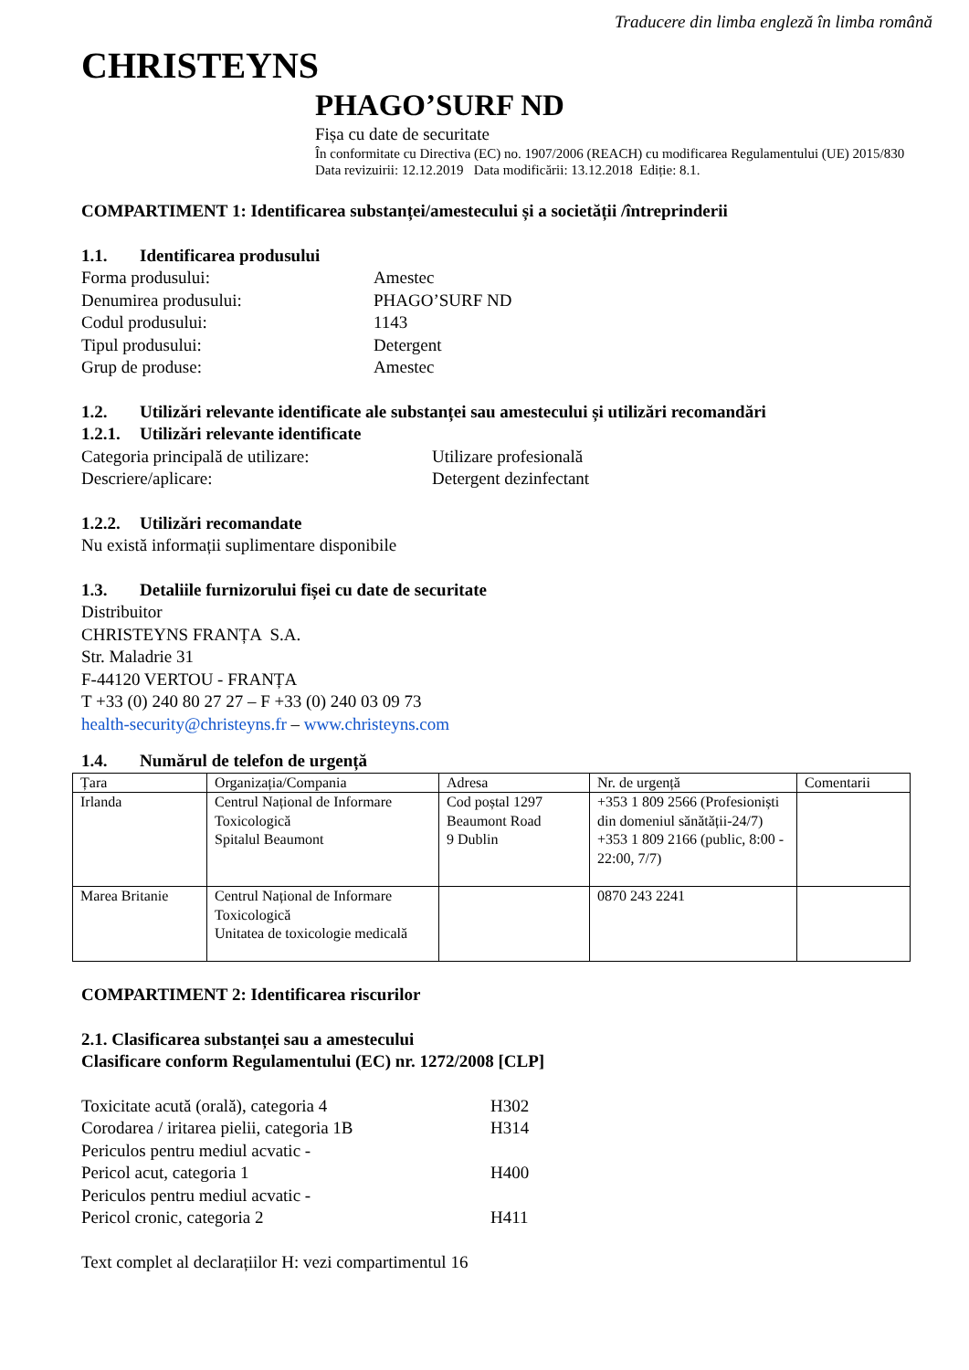Traducere din limba engleză în limba română
CHRISTEYNS
PHAGO’SURF ND
Fișa cu date de securitate
În conformitate cu Directiva (EC) no. 1907/2006 (REACH) cu modificarea Regulamentului (UE) 2015/830
Data revizuirii: 12.12.2019 Data modificării: 13.12.2018 Ediție: 8.1.
COMPARTIMENT 1: Identificarea substanței/amestecului și a societății /întreprinderii
1.1. Identificarea produsului
Forma produsului: Amestec
Denumirea produsului: PHAGO’SURF ND
Codul produsului: 1143
Tipul produsului: Detergent
Grup de produse: Amestec
1.2. Utilizări relevante identificate ale substanței sau amestecului și utilizări recomandări
1.2.1. Utilizări relevante identificate
Categoria principală de utilizare: Utilizare profesională
Descriere/aplicare: Detergent dezinfectant
1.2.2. Utilizări recomandate
Nu există informații suplimentare disponibile
1.3. Detaliile furnizorului fișei cu date de securitate
Distribuitor
CHRISTEYNS FRANȚA S.A.
Str. Maladrie 31
F-44120 VERTOU - FRANȚA
T +33 (0) 240 80 27 27 – F +33 (0) 240 03 09 73
health-security@christeyns.fr – www.christeyns.com
1.4. Numărul de telefon de urgență
| Țara | Organizația/Compania | Adresa | Nr. de urgență | Comentarii |
| Irlanda | Centrul Național de Informare Toxicologică Spitalul Beaumont | Cod poștal 1297 Beaumont Road 9 Dublin | +353 1 809 2566 (Profesioniști din domeniul sănătății-24/7) +353 1 809 2166 (public, 8:00 - 22:00, 7/7) | |
| Marea Britanie | Centrul Național de Informare Toxicologică Unitatea de toxicologie medicală | | 0870 243 2241 | |
COMPARTIMENT 2: Identificarea riscurilor
2.1. Clasificarea substanței sau a amestecului
Clasificare conform Regulamentului (EC) nr. 1272/2008 [CLP]
Toxicitate acută (orală), categoria 4 H302
Corodarea / iritarea pielii, categoria 1B H314
Periculos pentru mediul acvatic -
Pericol acut, categoria 1 H400
Periculos pentru mediul acvatic -
Pericol cronic, categoria 2 H411
Text complet al declarațiilor H: vezi compartimentul 16